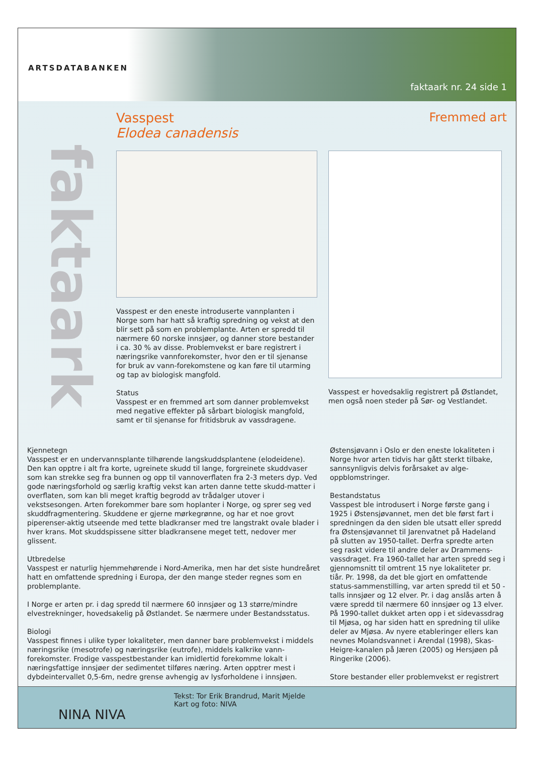ARTSDATABANKEN
faktaark nr. 24 side 1
faktaark
Vasspest
Elodea canadensis
Fremmed art
Vasspest er den eneste introduserte vannplanten i Norge som har hatt så kraftig spredning og vekst at den blir sett på som en problemplante. Arten er spredd til nærmere 60 norske innsjøer, og danner store bestander i ca. 30 % av disse. Problemvekst er bare registrert i næringsrike vannforekomster, hvor den er til sjenanse for bruk av vann-forekomstene og kan føre til utarming og tap av biologisk mangfold.
Status
Vasspest er en fremmed art som danner problemvekst med negative effekter på sårbart biologisk mangfold, samt er til sjenanse for fritidsbruk av vassdragene.
Vasspest er hovedsaklig registrert på Østlandet, men også noen steder på Sør- og Vestlandet.
Kjennetegn
Vasspest er en undervannsplante tilhørende langskuddsplantene (elodeidene). Den kan opptre i alt fra korte, ugreinete skudd til lange, forgreinete skuddvaser som kan strekke seg fra bunnen og opp til vannoverflaten fra 2-3 meters dyp. Ved gode næringsforhold og særlig kraftig vekst kan arten danne tette skudd-matter i overflaten, som kan bli meget kraftig begrodd av trådalger utover i vekstsesongen. Arten forekommer bare som hoplanter i Norge, og sprer seg ved skuddfragmentering. Skuddene er gjerne mørkegrønne, og har et noe grovt piperenser-aktig utseende med tette bladkranser med tre langstrakt ovale blader i hver krans. Mot skuddspissene sitter bladkransene meget tett, nedover mer glissent.
Utbredelse
Vasspest er naturlig hjemmehørende i Nord-Amerika, men har det siste hundreåret hatt en omfattende spredning i Europa, der den mange steder regnes som en problemplante.
I Norge er arten pr. i dag spredd til nærmere 60 innsjøer og 13 større/mindre elvestrekninger, hovedsakelig på Østlandet. Se nærmere under Bestandsstatus.
Biologi
Vasspest finnes i ulike typer lokaliteter, men danner bare problemvekst i middels næringsrike (mesotrofe) og næringsrike (eutrofe), middels kalkrike vann-forekomster. Frodige vasspestbestander kan imidlertid forekomme lokalt i næringsfattige innsjøer der sedimentet tilføres næring. Arten opptrer mest i dybdeintervallet 0,5-6m, nedre grense avhengig av lysforholdene i innsjøen.
Østensjøvann i Oslo er den eneste lokaliteten i Norge hvor arten tidvis har gått sterkt tilbake, sannsynligvis delvis forårsaket av alge-oppblomstringer.
Bestandstatus
Vasspest ble introdusert i Norge første gang i 1925 i Østensjøvannet, men det ble først fart i spredningen da den siden ble utsatt eller spredd fra Østensjøvannet til Jarenvatnet på Hadeland på slutten av 1950-tallet. Derfra spredte arten seg raskt videre til andre deler av Drammens-vassdraget. Fra 1960-tallet har arten spredd seg i gjennomsnitt til omtrent 15 nye lokaliteter pr. tiår. Pr. 1998, da det ble gjort en omfattende status-sammenstilling, var arten spredd til et 50 -talls innsjøer og 12 elver. Pr. i dag anslås arten å være spredd til nærmere 60 innsjøer og 13 elver. På 1990-tallet dukket arten opp i et sidevassdrag til Mjøsa, og har siden hatt en spredning til ulike deler av Mjøsa. Av nyere etableringer ellers kan nevnes Molandsvannet i Arendal (1998), Skas-Heigre-kanalen på Jæren (2005) og Hersjøen på Ringerike (2006).
Store bestander eller problemvekst er registrert
NINA NIVA
Tekst: Tor Erik Brandrud, Marit Mjelde
Kart og foto: NIVA